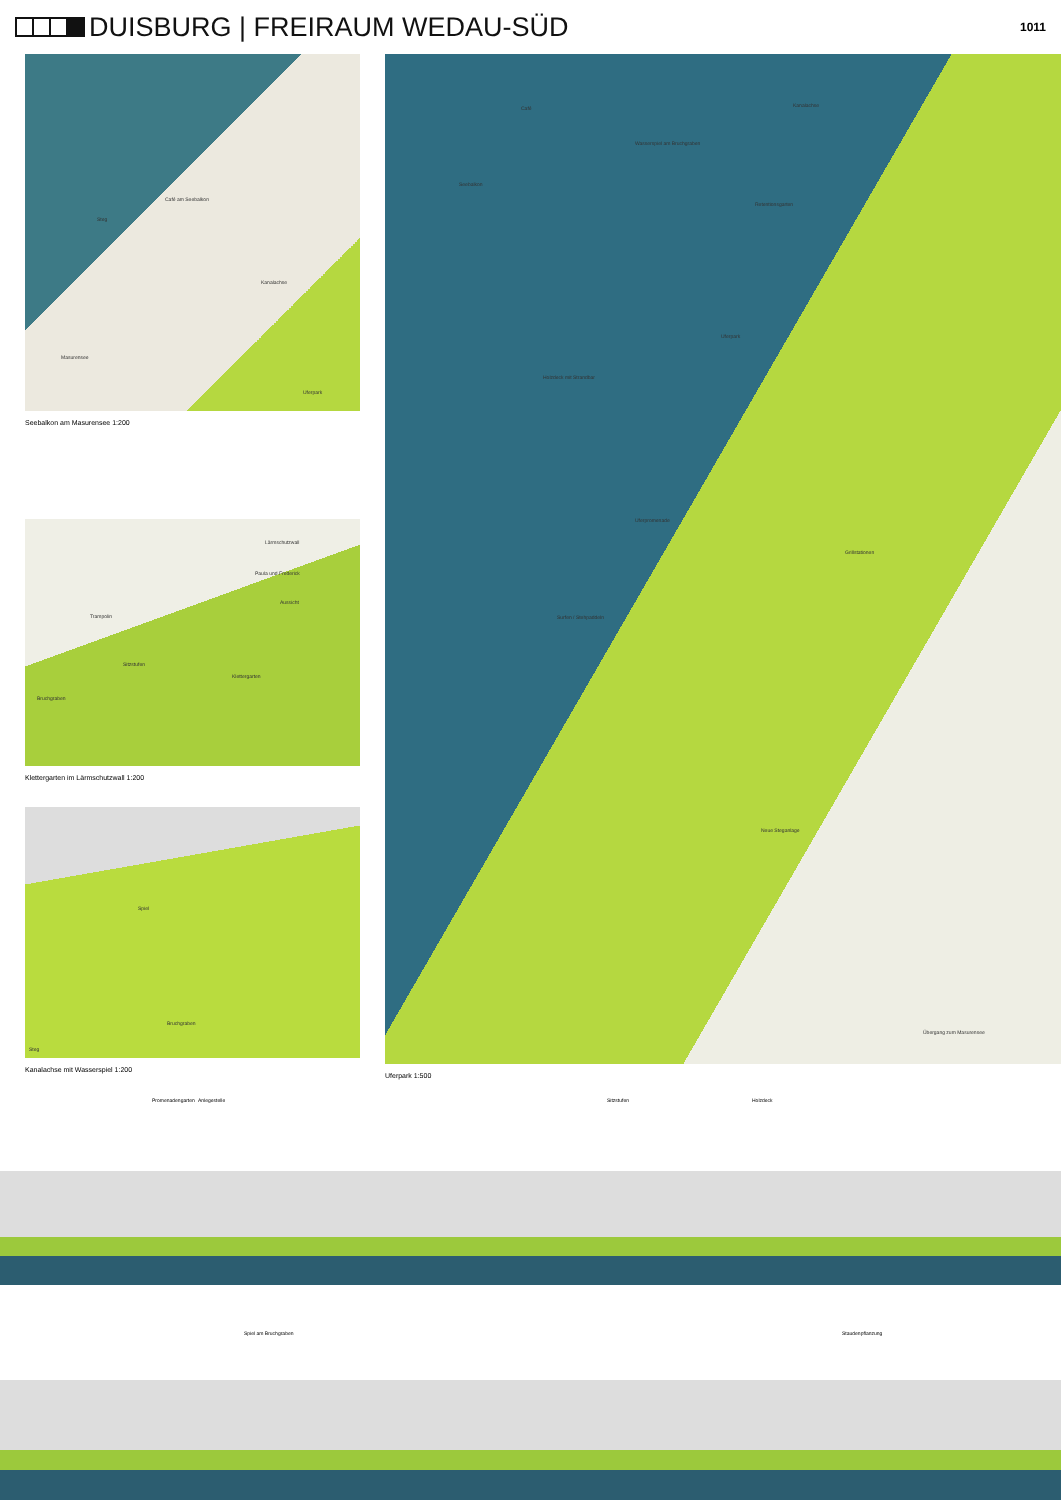DUISBURG | FREIRAUM WEDAU-SÜD
1011
Café am Seebalkon
Steg
Kanalachse
Masurensee
Uferpark
Seebalkon am Masurensee 1:200
Lärmschutzwall
Paula und Frederick
Aussicht
Trampolin
Sitzstufen
Klettergarten
Bruchgraben
Klettergarten im Lärmschutzwall 1:200
Spiel
Bruchgraben
Steg
Kanalachse mit Wasserspiel 1:200
Café
Wasserspiel am Bruchgraben
Kanalachse
Seebalkon
Retentionsgarten
Uferpark
Holzdeck mit Strandbar
Uferpromenade
Grillstationen
Surfen / Stehpaddeln
Neue Steganlage
Übergang zum Masurensee
Uferpark 1:500
Promenadengarten Anlegestelle Sitzstufen Holzdeck
Spiel am Bruchgraben Staudenpflanzung